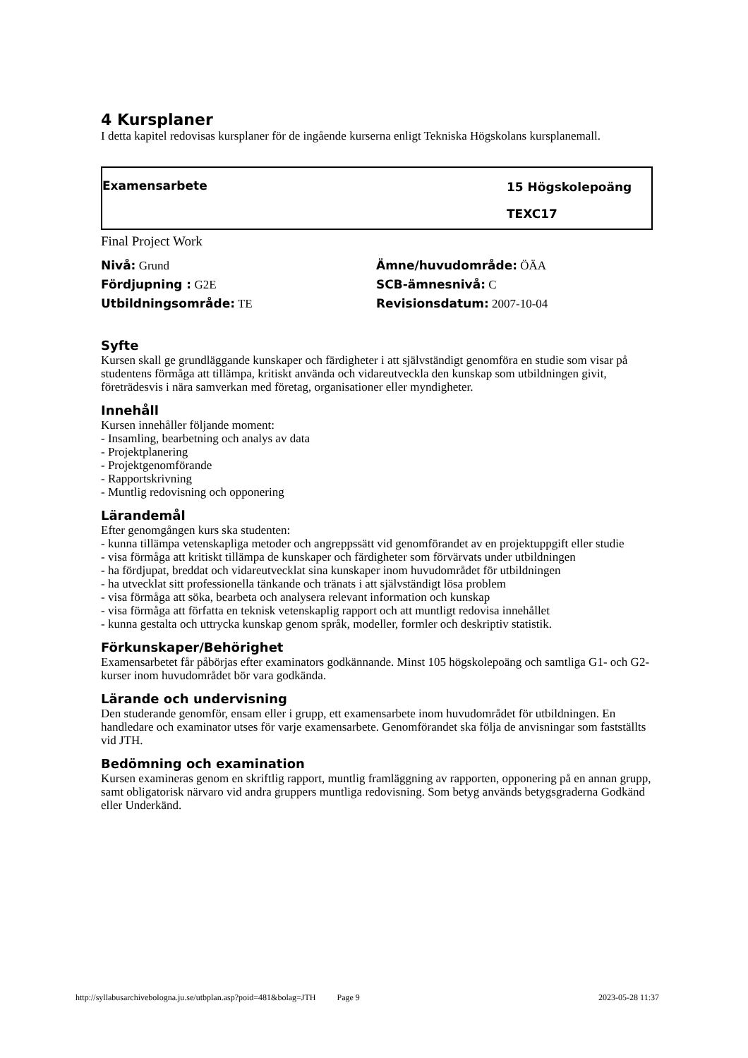4 Kursplaner
I detta kapitel redovisas kursplaner för de ingående kurserna enligt Tekniska Högskolans kursplanemall.
Examensarbete
15 Högskolepoäng
TEXC17
Final Project Work
Nivå: Grund
Ämne/huvudområde: ÖÄA
Fördjupning : G2E
SCB-ämnesnivå: C
Utbildningsområde: TE
Revisionsdatum: 2007-10-04
Syfte
Kursen skall ge grundläggande kunskaper och färdigheter i att självständigt genomföra en studie som visar på studentens förmåga att tillämpa, kritiskt använda och vidareutveckla den kunskap som utbildningen givit, företrädesvis i nära samverkan med företag, organisationer eller myndigheter.
Innehåll
Kursen innehåller följande moment:
- Insamling, bearbetning och analys av data
- Projektplanering
- Projektgenomförande
- Rapportskrivning
- Muntlig redovisning och opponering
Lärandemål
Efter genomgången kurs ska studenten:
- kunna tillämpa vetenskapliga metoder och angreppssätt vid genomförandet av en projektuppgift eller studie
- visa förmåga att kritiskt tillämpa de kunskaper och färdigheter som förvärvats under utbildningen
- ha fördjupat, breddat och vidareutvecklat sina kunskaper inom huvudområdet för utbildningen
- ha utvecklat sitt professionella tänkande och tränats i att självständigt lösa problem
- visa förmåga att söka, bearbeta och analysera relevant information och kunskap
- visa förmåga att författa en teknisk vetenskaplig rapport och att muntligt redovisa innehållet
- kunna gestalta och uttrycka kunskap genom språk, modeller, formler och deskriptiv statistik.
Förkunskaper/Behörighet
Examensarbetet får påbörjas efter examinators godkännande. Minst 105 högskolepoäng och samtliga G1- och G2-kurser inom huvudområdet bör vara godkända.
Lärande och undervisning
Den studerande genomför, ensam eller i grupp, ett examensarbete inom huvudområdet för utbildningen. En handledare och examinator utses för varje examensarbete. Genomförandet ska följa de anvisningar som fastställts vid JTH.
Bedömning och examination
Kursen examineras genom en skriftlig rapport, muntlig framläggning av rapporten, opponering på en annan grupp, samt obligatorisk närvaro vid andra gruppers muntliga redovisning. Som betyg används betygsgraderna Godkänd eller Underkänd.
http://syllabusarchivebologna.ju.se/utbplan.asp?poid=481&bolag=JTH Page 9 2023-05-28 11:37